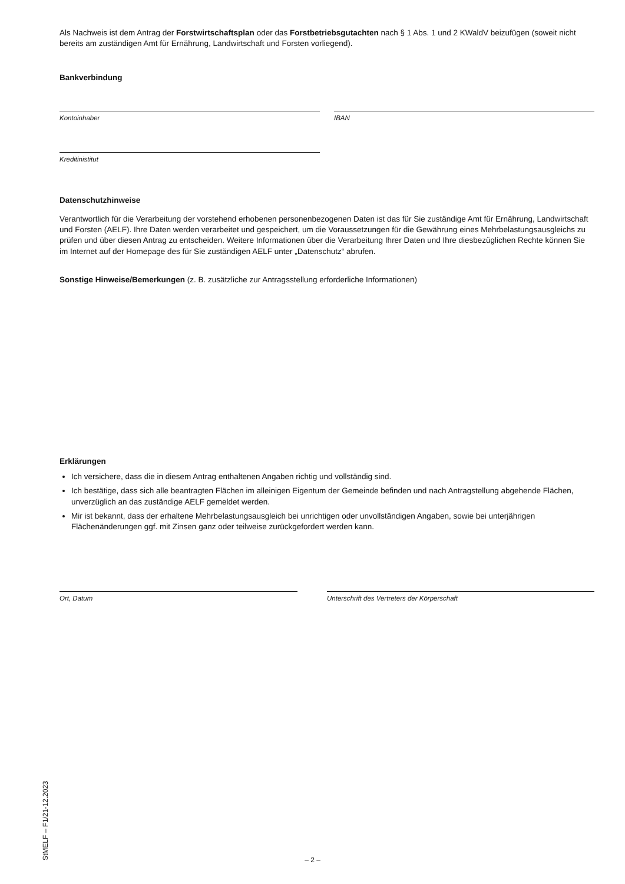Als Nachweis ist dem Antrag der Forstwirtschaftsplan oder das Forstbetriebsgutachten nach § 1 Abs. 1 und 2 KWaldV beizufügen (soweit nicht bereits am zuständigen Amt für Ernährung, Landwirtschaft und Forsten vorliegend).
Bankverbindung
Kontoinhaber IBAN
Kreditinistitut
Datenschutzhinweise
Verantwortlich für die Verarbeitung der vorstehend erhobenen personenbezogenen Daten ist das für Sie zuständige Amt für Ernährung, Landwirtschaft und Forsten (AELF). Ihre Daten werden verarbeitet und gespeichert, um die Voraussetzungen für die Gewährung eines Mehrbelastungsausgleichs zu prüfen und über diesen Antrag zu entscheiden. Weitere Informationen über die Verarbeitung Ihrer Daten und Ihre diesbezüglichen Rechte können Sie im Internet auf der Homepage des für Sie zuständigen AELF unter „Datenschutz“ abrufen.
Sonstige Hinweise/Bemerkungen (z. B. zusätzliche zur Antragsstellung erforderliche Informationen)
Erklärungen
Ich versichere, dass die in diesem Antrag enthaltenen Angaben richtig und vollständig sind.
Ich bestätige, dass sich alle beantragten Flächen im alleinigen Eigentum der Gemeinde befinden und nach Antragstellung abgehende Flächen, unverzüglich an das zuständige AELF gemeldet werden.
Mir ist bekannt, dass der erhaltene Mehrbelastungsausgleich bei unrichtigen oder unvollständigen Angaben, sowie bei unterjährigen Flächenänderungen ggf. mit Zinsen ganz oder teilweise zurückgefordert werden kann.
Ort, Datum Unterschrift des Vertreters der Körperschaft
StMELF – F1/21-12.2023
– 2 –